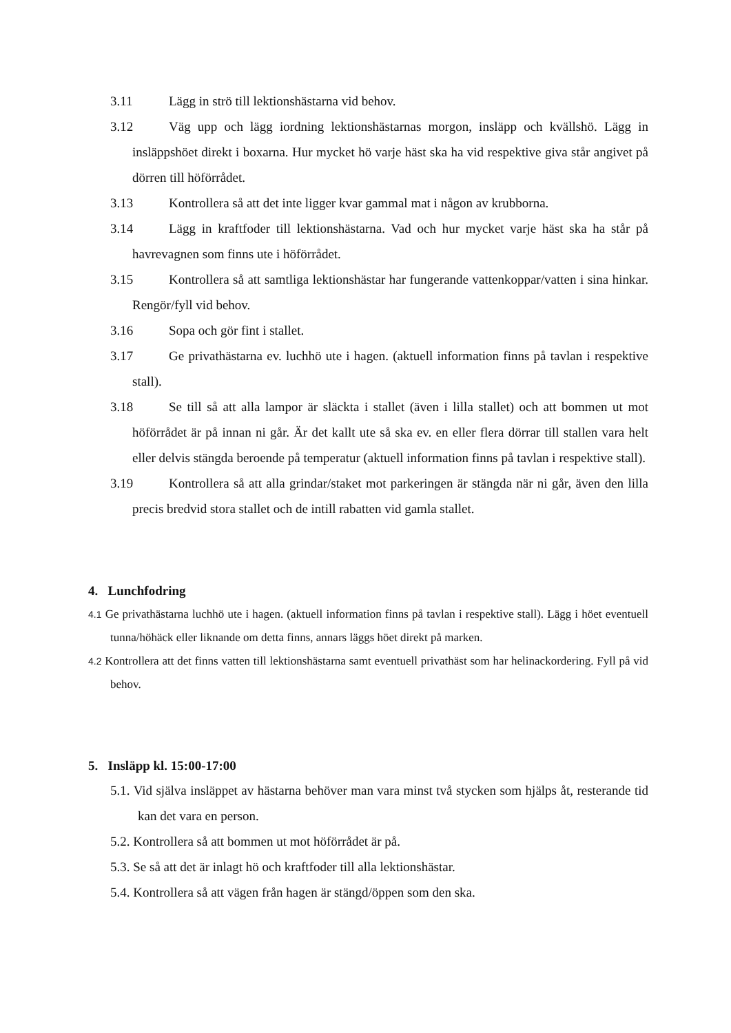3.11 Lägg in strö till lektionshästarna vid behov.
3.12 Väg upp och lägg iordning lektionshästarnas morgon, insläpp och kvällshö. Lägg in insläppshöet direkt i boxarna. Hur mycket hö varje häst ska ha vid respektive giva står angivet på dörren till höförrådet.
3.13 Kontrollera så att det inte ligger kvar gammal mat i någon av krubborna.
3.14 Lägg in kraftfoder till lektionshästarna. Vad och hur mycket varje häst ska ha står på havrevagnen som finns ute i höförrådet.
3.15 Kontrollera så att samtliga lektionshästar har fungerande vattenkoppar/vatten i sina hinkar. Rengör/fyll vid behov.
3.16 Sopa och gör fint i stallet.
3.17 Ge privathästarna ev. luchhö ute i hagen. (aktuell information finns på tavlan i respektive stall).
3.18 Se till så att alla lampor är släckta i stallet (även i lilla stallet) och att bommen ut mot höförrådet är på innan ni går. Är det kallt ute så ska ev. en eller flera dörrar till stallen vara helt eller delvis stängda beroende på temperatur (aktuell information finns på tavlan i respektive stall).
3.19 Kontrollera så att alla grindar/staket mot parkeringen är stängda när ni går, även den lilla precis bredvid stora stallet och de intill rabatten vid gamla stallet.
4. Lunchfodring
4.1 Ge privathästarna luchhö ute i hagen. (aktuell information finns på tavlan i respektive stall). Lägg i höet eventuell tunna/höhäck eller liknande om detta finns, annars läggs höet direkt på marken.
4.2 Kontrollera att det finns vatten till lektionshästarna samt eventuell privathäst som har helinackordering. Fyll på vid behov.
5. Insläpp kl. 15:00-17:00
5.1. Vid själva insläppet av hästarna behöver man vara minst två stycken som hjälps åt, resterande tid kan det vara en person.
5.2. Kontrollera så att bommen ut mot höförrådet är på.
5.3. Se så att det är inlagt hö och kraftfoder till alla lektionshästar.
5.4. Kontrollera så att vägen från hagen är stängd/öppen som den ska.